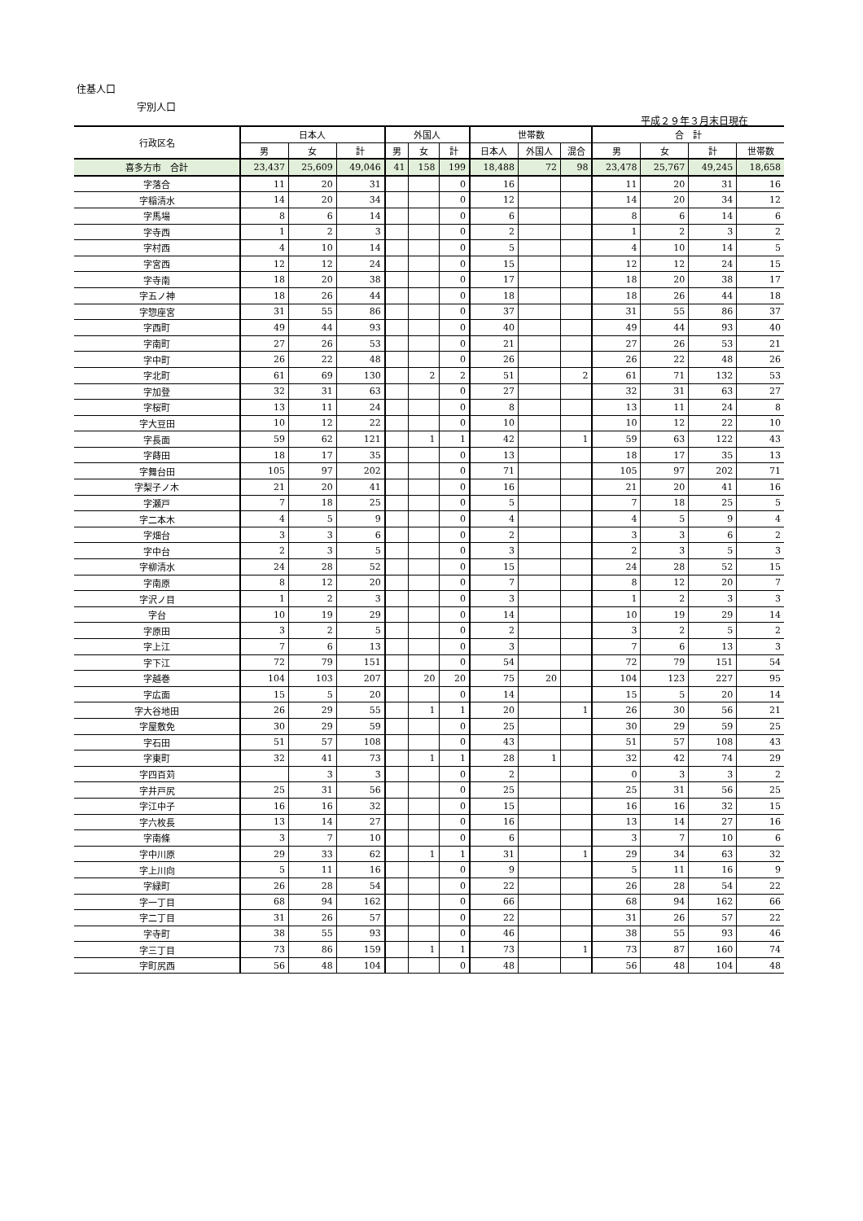住基人口
字別人口
平成２９年３月末日現在
| 行政区名 | 日本人 | | | 外国人 | | | 世帯数 | | | 合 計 | | | |
| --- | --- | --- | --- | --- | --- | --- | --- | --- | --- | --- | --- | --- | --- |
| | 男 | 女 | 計 | 男 | 女 | 計 | 日本人 | 外国人 | 混合 | 男 | 女 | 計 | 世帯数 |
| 喜多方市 合計 | 23,437 | 25,609 | 49,046 | 41 | 158 | 199 | 18,488 | 72 | 98 | 23,478 | 25,767 | 49,245 | 18,658 |
| 字落合 | 11 | 20 | 31 | | | 0 | 16 | | | 11 | 20 | 31 | 16 |
| 字稲清水 | 14 | 20 | 34 | | | 0 | 12 | | | 14 | 20 | 34 | 12 |
| 字馬場 | 8 | 6 | 14 | | | 0 | 6 | | | 8 | 6 | 14 | 6 |
| 字寺西 | 1 | 2 | 3 | | | 0 | 2 | | | 1 | 2 | 3 | 2 |
| 字村西 | 4 | 10 | 14 | | | 0 | 5 | | | 4 | 10 | 14 | 5 |
| 字宮西 | 12 | 12 | 24 | | | 0 | 15 | | | 12 | 12 | 24 | 15 |
| 字寺南 | 18 | 20 | 38 | | | 0 | 17 | | | 18 | 20 | 38 | 17 |
| 字五ノ神 | 18 | 26 | 44 | | | 0 | 18 | | | 18 | 26 | 44 | 18 |
| 字惣座宮 | 31 | 55 | 86 | | | 0 | 37 | | | 31 | 55 | 86 | 37 |
| 字西町 | 49 | 44 | 93 | | | 0 | 40 | | | 49 | 44 | 93 | 40 |
| 字南町 | 27 | 26 | 53 | | | 0 | 21 | | | 27 | 26 | 53 | 21 |
| 字中町 | 26 | 22 | 48 | | | 0 | 26 | | | 26 | 22 | 48 | 26 |
| 字北町 | 61 | 69 | 130 | | 2 | 2 | 51 | | 2 | 61 | 71 | 132 | 53 |
| 字加登 | 32 | 31 | 63 | | | 0 | 27 | | | 32 | 31 | 63 | 27 |
| 字桜町 | 13 | 11 | 24 | | | 0 | 8 | | | 13 | 11 | 24 | 8 |
| 字大豆田 | 10 | 12 | 22 | | | 0 | 10 | | | 10 | 12 | 22 | 10 |
| 字長面 | 59 | 62 | 121 | | 1 | 1 | 42 | | 1 | 59 | 63 | 122 | 43 |
| 字蒔田 | 18 | 17 | 35 | | | 0 | 13 | | | 18 | 17 | 35 | 13 |
| 字舞台田 | 105 | 97 | 202 | | | 0 | 71 | | | 105 | 97 | 202 | 71 |
| 字梨子ノ木 | 21 | 20 | 41 | | | 0 | 16 | | | 21 | 20 | 41 | 16 |
| 字瀬戸 | 7 | 18 | 25 | | | 0 | 5 | | | 7 | 18 | 25 | 5 |
| 字二本木 | 4 | 5 | 9 | | | 0 | 4 | | | 4 | 5 | 9 | 4 |
| 字畑台 | 3 | 3 | 6 | | | 0 | 2 | | | 3 | 3 | 6 | 2 |
| 字中台 | 2 | 3 | 5 | | | 0 | 3 | | | 2 | 3 | 5 | 3 |
| 字柳清水 | 24 | 28 | 52 | | | 0 | 15 | | | 24 | 28 | 52 | 15 |
| 字南原 | 8 | 12 | 20 | | | 0 | 7 | | | 8 | 12 | 20 | 7 |
| 字沢ノ目 | 1 | 2 | 3 | | | 0 | 3 | | | 1 | 2 | 3 | 3 |
| 字台 | 10 | 19 | 29 | | | 0 | 14 | | | 10 | 19 | 29 | 14 |
| 字原田 | 3 | 2 | 5 | | | 0 | 2 | | | 3 | 2 | 5 | 2 |
| 字上江 | 7 | 6 | 13 | | | 0 | 3 | | | 7 | 6 | 13 | 3 |
| 字下江 | 72 | 79 | 151 | | | 0 | 54 | | | 72 | 79 | 151 | 54 |
| 字越巻 | 104 | 103 | 207 | | 20 | 20 | 75 | 20 | | 104 | 123 | 227 | 95 |
| 字広面 | 15 | 5 | 20 | | | 0 | 14 | | | 15 | 5 | 20 | 14 |
| 字大谷地田 | 26 | 29 | 55 | | 1 | 1 | 20 | | 1 | 26 | 30 | 56 | 21 |
| 字屋敷免 | 30 | 29 | 59 | | | 0 | 25 | | | 30 | 29 | 59 | 25 |
| 字石田 | 51 | 57 | 108 | | | 0 | 43 | | | 51 | 57 | 108 | 43 |
| 字東町 | 32 | 41 | 73 | | 1 | 1 | 28 | 1 | | 32 | 42 | 74 | 29 |
| 字四百苅 | | 3 | 3 | | | 0 | 2 | | | 0 | 3 | 3 | 2 |
| 字井戸尻 | 25 | 31 | 56 | | | 0 | 25 | | | 25 | 31 | 56 | 25 |
| 字江中子 | 16 | 16 | 32 | | | 0 | 15 | | | 16 | 16 | 32 | 15 |
| 字六枚長 | 13 | 14 | 27 | | | 0 | 16 | | | 13 | 14 | 27 | 16 |
| 字南條 | 3 | 7 | 10 | | | 0 | 6 | | | 3 | 7 | 10 | 6 |
| 字中川原 | 29 | 33 | 62 | | 1 | 1 | 31 | | 1 | 29 | 34 | 63 | 32 |
| 字上川向 | 5 | 11 | 16 | | | 0 | 9 | | | 5 | 11 | 16 | 9 |
| 字緑町 | 26 | 28 | 54 | | | 0 | 22 | | | 26 | 28 | 54 | 22 |
| 字一丁目 | 68 | 94 | 162 | | | 0 | 66 | | | 68 | 94 | 162 | 66 |
| 字二丁目 | 31 | 26 | 57 | | | 0 | 22 | | | 31 | 26 | 57 | 22 |
| 字寺町 | 38 | 55 | 93 | | | 0 | 46 | | | 38 | 55 | 93 | 46 |
| 字三丁目 | 73 | 86 | 159 | | 1 | 1 | 73 | | 1 | 73 | 87 | 160 | 74 |
| 字町尻西 | 56 | 48 | 104 | | | 0 | 48 | | | 56 | 48 | 104 | 48 |